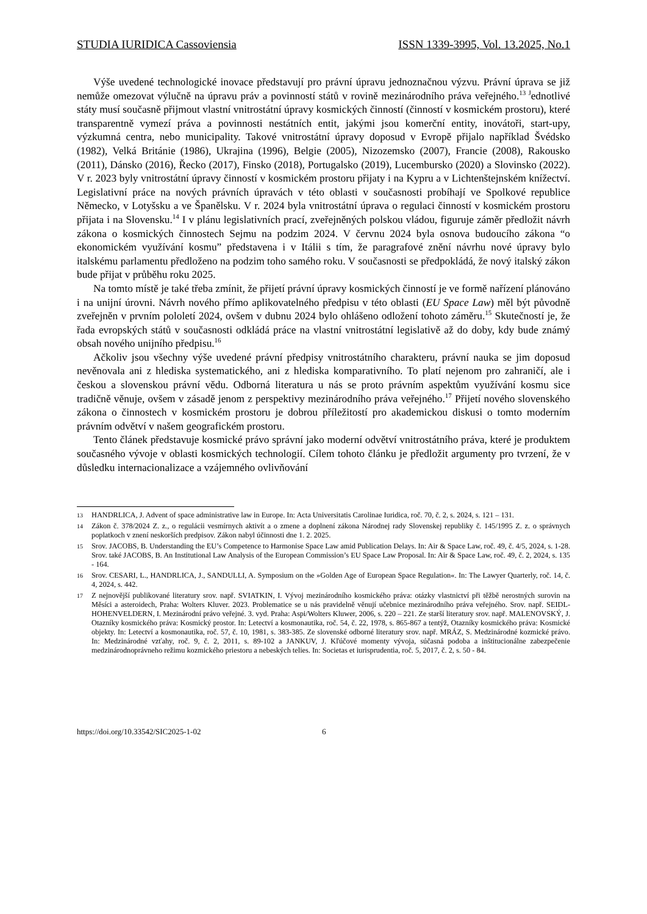STUDIA IURIDICA Cassoviensia ISSN 1339-3995, Vol. 13.2025, No.1
Výše uvedené technologické inovace představují pro právní úpravu jednoznačnou výzvu. Právní úprava se již nemůže omezovat výlučně na úpravu práv a povinností států v rovině mezinárodního práva veřejného.<sup>13 J</sup>ednotlivé státy musí současně přijmout vlastní vnitrostátní úpravy kosmických činností (činností v kosmickém prostoru), které transparentně vymezí práva a povinnosti nestátních entit, jakými jsou komerční entity, inovátoři, start-upy, výzkumná centra, nebo municipality. Takové vnitrostátní úpravy doposud v Evropě přijalo například Švédsko (1982), Velká Británie (1986), Ukrajina (1996), Belgie (2005), Nizozemsko (2007), Francie (2008), Rakousko (2011), Dánsko (2016), Řecko (2017), Finsko (2018), Portugalsko (2019), Lucembursko (2020) a Slovinsko (2022). V r. 2023 byly vnitrostátní úpravy činností v kosmickém prostoru přijaty i na Kypru a v Lichtenštejnském knížectví. Legislativní práce na nových právních úpravách v této oblasti v současnosti probíhají ve Spolkové republice Německo, v Lotyšsku a ve Španělsku. V r. 2024 byla vnitrostátní úprava o regulaci činností v kosmickém prostoru přijata i na Slovensku.<sup>14</sup> I v plánu legislativních prací, zveřejněných polskou vládou, figuruje záměr předložit návrh zákona o kosmických činnostech Sejmu na podzim 2024. V červnu 2024 byla osnova budoucího zákona “o ekonomickém využívání kosmu” představena i v Itálii s tím, že paragrafové znění návrhu nové úpravy bylo italskému parlamentu předloženo na podzim toho samého roku. V současnosti se předpokládá, že nový italský zákon bude přijat v průběhu roku 2025.
Na tomto místě je také třeba zmínit, že přijetí právní úpravy kosmických činností je ve formě nařízení plánováno i na unijní úrovni. Návrh nového přímo aplikovatelného předpisu v této oblasti (EU Space Law) měl být původně zveřejněn v prvním pololetí 2024, ovšem v dubnu 2024 bylo ohlášeno odložení tohoto záměru.<sup>15</sup> Skutečností je, že řada evropských států v současnosti odkládá práce na vlastní vnitrostátní legislativě až do doby, kdy bude známý obsah nového unijního předpisu.<sup>16</sup>
Ačkoliv jsou všechny výše uvedené právní předpisy vnitrostátního charakteru, právní nauka se jim doposud nevěnovala ani z hlediska systematického, ani z hlediska komparativního. To platí nejenom pro zahraničí, ale i českou a slovenskou právní vědu. Odborná literatura u nás se proto právním aspektům využívání kosmu sice tradičně věnuje, ovšem v zásadě jenom z perspektivy mezinárodního práva veřejného.<sup>17</sup> Přijetí nového slovenského zákona o činnostech v kosmickém prostoru je dobrou příležitostí pro akademickou diskusi o tomto moderním právním odvětví v našem geografickém prostoru.
Tento článek představuje kosmické právo správní jako moderní odvětví vnitrostátního práva, které je produktem současného vývoje v oblasti kosmických technologií. Cílem tohoto článku je předložit argumenty pro tvrzení, že v důsledku internacionalizace a vzájemného ovlivňování
13 HANDRLICA, J. Advent of space administrative law in Europe. In: Acta Universitatis Carolinae Iuridica, roč. 70, č. 2, s. 2024, s. 121 – 131.
14 Zákon č. 378/2024 Z. z., o regulácii vesmírnych aktivít a o zmene a doplnení zákona Národnej rady Slovenskej republiky č. 145/1995 Z. z. o správnych poplatkoch v znení neskorších predpisov. Zákon nabyl účinnosti dne 1. 2. 2025.
15 Srov. JACOBS, B. Understanding the EU’s Competence to Harmonise Space Law amid Publication Delays. In: Air & Space Law, roč. 49, č. 4/5, 2024, s. 1-28. Srov. také JACOBS, B. An Institutional Law Analysis of the European Commission’s EU Space Law Proposal. In: Air & Space Law, roč. 49, č. 2, 2024, s. 135 - 164.
16 Srov. CESARI, L., HANDRLICA, J., SANDULLI, A. Symposium on the »Golden Age of European Space Regulation«. In: The Lawyer Quarterly, roč. 14, č. 4, 2024, s. 442.
17 Z nejnovější publikované literatury srov. např. SVIATKIN, I. Vývoj mezinárodního kosmického práva: otázky vlastnictví při těžbě nerostných surovin na Měsíci a asteroidech, Praha: Wolters Kluver. 2023. Problematice se u nás pravidelně věnují učebnice mezinárodního práva veřejného. Srov. např. SEIDL-HOHENVELDERN, I. Mezinárodní právo veřejné. 3. vyd. Praha: Aspi/Wolters Kluwer, 2006, s. 220 – 221. Ze starší literatury srov. např. MALENOVSKÝ, J. Otazníky kosmického práva: Kosmický prostor. In: Letectví a kosmonautika, roč. 54, č. 22, 1978, s. 865-867 a tentýž, Otazníky kosmického práva: Kosmické objekty. In: Letectví a kosmonautika, roč. 57, č. 10, 1981, s. 383-385. Ze slovenské odborné literatury srov. např. MRÁZ, S. Medzinárodné kozmické právo. In: Medzinárodné vzťahy, roč. 9, č. 2, 2011, s. 89-102 a JANKUV, J. Kľúčové momenty vývoja, súčasná podoba a inštitucionálne zabezpečenie medzinárodnoprávneho režimu kozmického priestoru a nebeských telies. In: Societas et iurisprudentia, roč. 5, 2017, č. 2, s. 50 - 84.
https://doi.org/10.33542/SIC2025-1-02 6